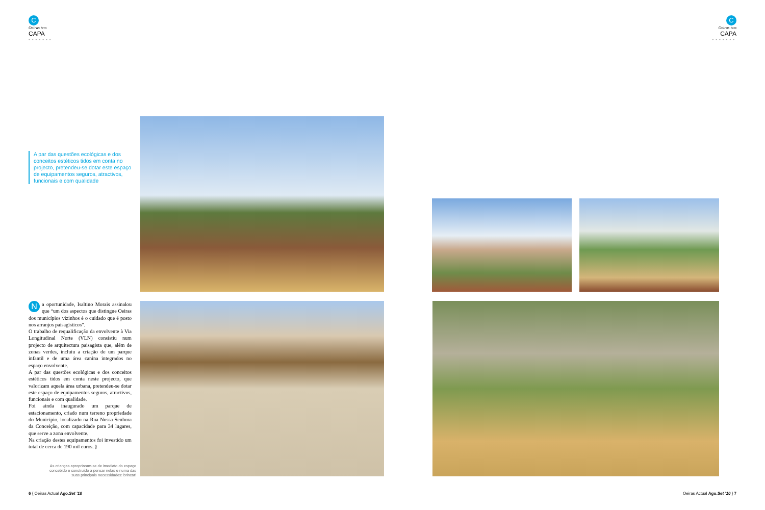C
Oeiras tem
CAPA
•••••••
C
Oeiras tem
CAPA
•••••••
A par das questões ecológicas e dos conceitos estéticos tidos em conta no projecto, pretendeu-se dotar este espaço de equipamentos seguros, atractivos, funcionais e com qualidade
Na oportunidade, Isaltino Morais assinalou que “um dos aspectos que distingue Oeiras dos municípios vizinhos é o cuidado que é posto nos arranjos paisagísticos”.
O trabalho de requalificação da envolvente à Via Longitudinal Norte (VLN) consistiu num projecto de arquitectura paisagista que, além de zonas verdes, incluiu a criação de um parque infantil e de uma área canina integrados no espaço envolvente.
A par das questões ecológicas e dos conceitos estéticos tidos em conta neste projecto, que valorizam aquela área urbana, pretendeu-se dotar este espaço de equipamentos seguros, atractivos, funcionais e com qualidade.
Foi ainda inaugurado um parque de estacionamento, criado num terreno propriedade do Município, localizado na Rua Nossa Senhora da Conceição, com capacidade para 34 lugares, que serve a zona envolvente.
Na criação destes equipamentos foi investido um total de cerca de 190 mil euros. }
As crianças apropriaram-se de imediato do espaço concebido e construído a pensar nelas e numa das suas principais necessidades: brincar!
6 { Oeiras Actual Ago.Set ’10 Oeiras Actual Ago.Set ’10 } 7